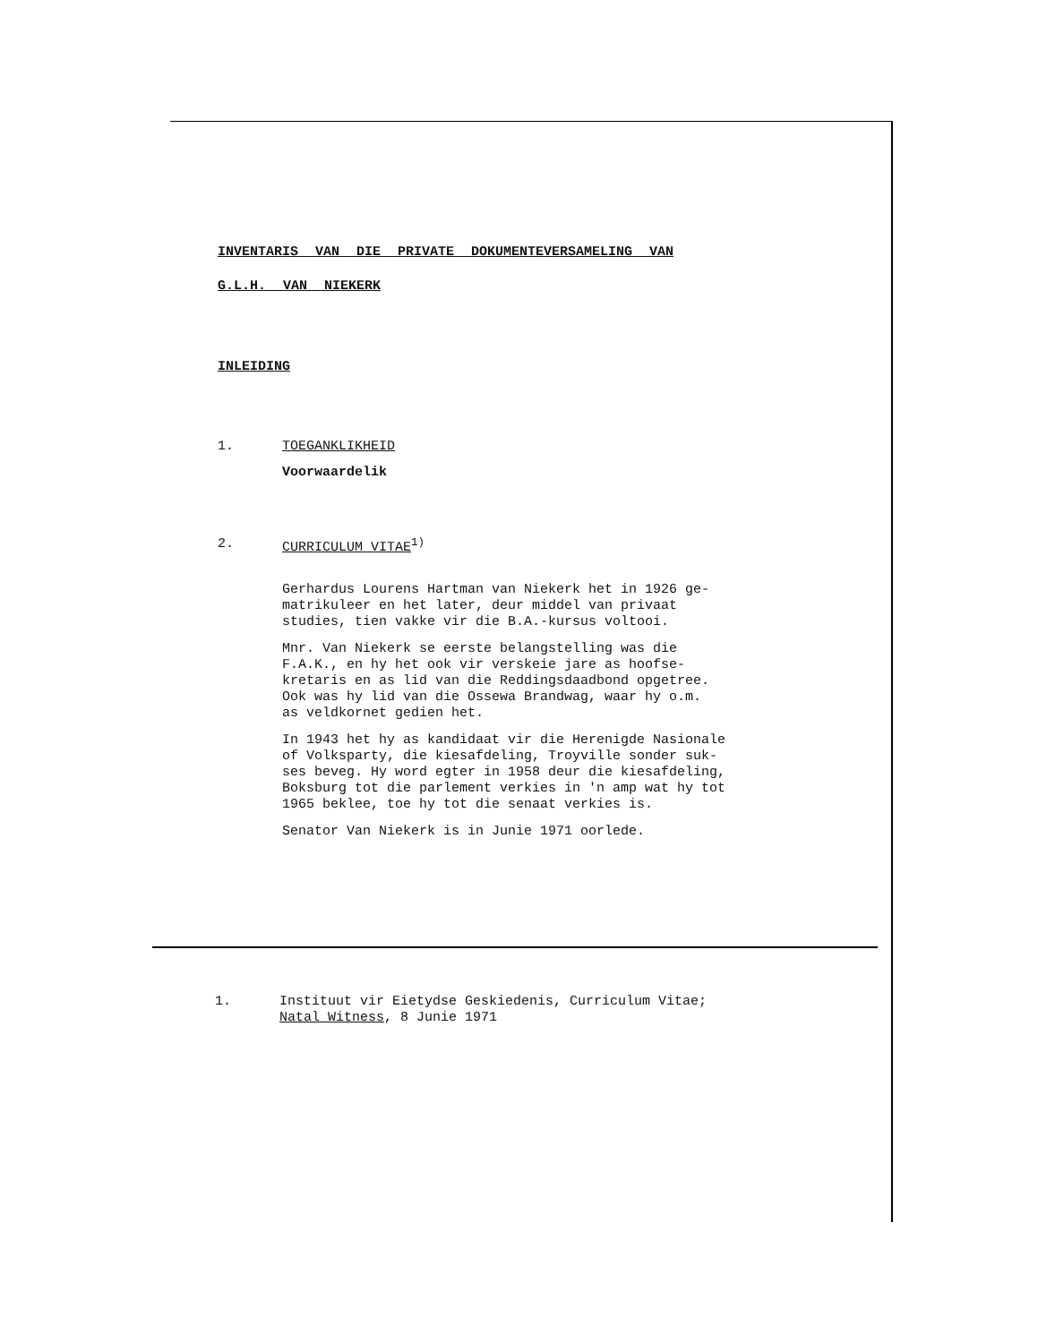INVENTARIS VAN DIE PRIVATE DOKUMENTEVERSAMELING VAN
G.L.H. VAN NIEKERK
INLEIDING
1. TOEGANKLIKHEID
Voorwaardelik
2. CURRICULUM VITAE<sup>1)</sup>
Gerhardus Lourens Hartman van Niekerk het in 1926 ge-
matrikuleer en het later, deur middel van privaat
studies, tien vakke vir die B.A.-kursus voltooi.
Mnr. Van Niekerk se eerste belangstelling was die
F.A.K., en hy het ook vir verskeie jare as hoofse-
kretaris en as lid van die Reddingsdaadbond opgetree.
Ook was hy lid van die Ossewa Brandwag, waar hy o.m.
as veldkornet gedien het.
In 1943 het hy as kandidaat vir die Herenigde Nasionale
of Volksparty, die kiesafdeling, Troyville sonder suk-
ses beveg. Hy word egter in 1958 deur die kiesafdeling,
Boksburg tot die parlement verkies in 'n amp wat hy tot
1965 beklee, toe hy tot die senaat verkies is.
Senator Van Niekerk is in Junie 1971 oorlede.
1. Instituut vir Eietydse Geskiedenis, Curriculum Vitae;
Natal Witness, 8 Junie 1971